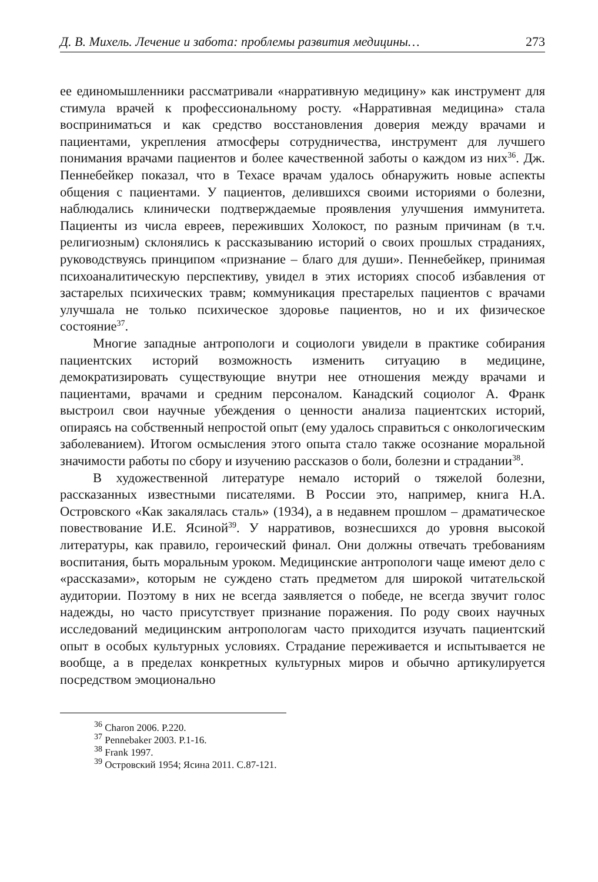Д. В. Михель. Лечение и забота: проблемы развития медицины… 273
ее единомышленники рассматривали «нарративную медицину» как инструмент для стимула врачей к профессиональному росту. «Нарративная медицина» стала восприниматься и как средство восстановления доверия между врачами и пациентами, укрепления атмосферы сотрудничества, инструмент для лучшего понимания врачами пациентов и более качественной заботы о каждом из них<sup>36</sup>. Дж. Пеннебейкер показал, что в Техасе врачам удалось обнаружить новые аспекты общения с пациентами. У пациентов, делившихся своими историями о болезни, наблюдались клинически подтверждаемые проявления улучшения иммунитета. Пациенты из числа евреев, переживших Холокост, по разным причинам (в т.ч. религиозным) склонялись к рассказыванию историй о своих прошлых страданиях, руководствуясь принципом «признание – благо для души». Пеннебейкер, принимая психоаналитическую перспективу, увидел в этих историях способ избавления от застарелых психических травм; коммуникация престарелых пациентов с врачами улучшала не только психическое здоровье пациентов, но и их физическое состояние<sup>37</sup>.
Многие западные антропологи и социологи увидели в практике собирания пациентских историй возможность изменить ситуацию в медицине, демократизировать существующие внутри нее отношения между врачами и пациентами, врачами и средним персоналом. Канадский социолог А. Франк выстроил свои научные убеждения о ценности анализа пациентских историй, опираясь на собственный непростой опыт (ему удалось справиться с онкологическим заболеванием). Итогом осмысления этого опыта стало также осознание моральной значимости работы по сбору и изучению рассказов о боли, болезни и страдании<sup>38</sup>.
В художественной литературе немало историй о тяжелой болезни, рассказанных известными писателями. В России это, например, книга Н.А. Островского «Как закалялась сталь» (1934), а в недавнем прошлом – драматическое повествование И.Е. Ясиной<sup>39</sup>. У нарративов, вознесшихся до уровня высокой литературы, как правило, героический финал. Они должны отвечать требованиям воспитания, быть моральным уроком. Медицинские антропологи чаще имеют дело с «рассказами», которым не суждено стать предметом для широкой читательской аудитории. Поэтому в них не всегда заявляется о победе, не всегда звучит голос надежды, но часто присутствует признание поражения. По роду своих научных исследований медицинским антропологам часто приходится изучать пациентский опыт в особых культурных условиях. Страдание переживается и испытывается не вообще, а в пределах конкретных культурных миров и обычно артикулируется посредством эмоционально
<sup>36</sup> Charon 2006. P.220.
<sup>37</sup> Pennebaker 2003. P.1-16.
<sup>38</sup> Frank 1997.
<sup>39</sup> Островский 1954; Ясина 2011. С.87-121.